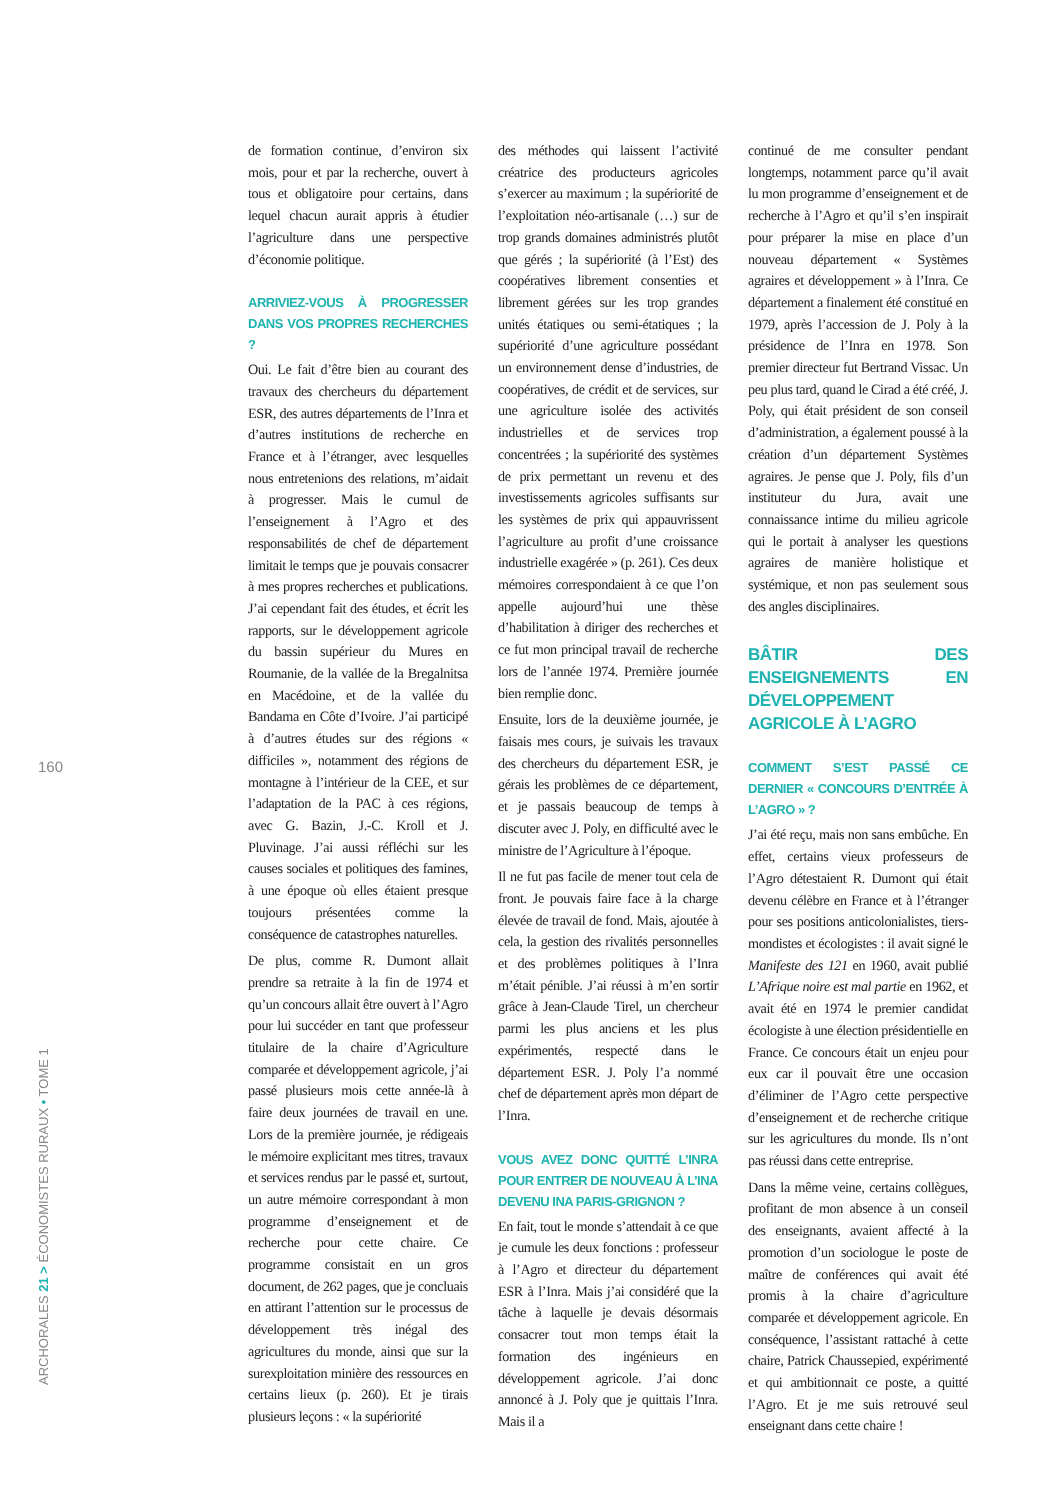160
ARCHORALES 21 > ÉCONOMISTES RURAUX • TOME 1
de formation continue, d’environ six mois, pour et par la recherche, ouvert à tous et obligatoire pour certains, dans lequel chacun aurait appris à étudier l’agriculture dans une perspective d’économie politique.
ARRIVIEZ-VOUS À PROGRESSER DANS VOS PROPRES RECHERCHES ?
Oui. Le fait d’être bien au courant des travaux des chercheurs du département ESR, des autres départements de l’Inra et d’autres institutions de recherche en France et à l’étranger, avec lesquelles nous entretenions des relations, m’aidait à progresser. Mais le cumul de l’enseignement à l’Agro et des responsabilités de chef de département limitait le temps que je pouvais consacrer à mes propres recherches et publications. J’ai cependant fait des études, et écrit les rapports, sur le développement agricole du bassin supérieur du Mures en Roumanie, de la vallée de la Bregalnitsa en Macédoine, et de la vallée du Bandama en Côte d’Ivoire. J’ai participé à d’autres études sur des régions « difficiles », notamment des régions de montagne à l’intérieur de la CEE, et sur l’adaptation de la PAC à ces régions, avec G. Bazin, J.-C. Kroll et J. Pluvinage. J’ai aussi réfléchi sur les causes sociales et politiques des famines, à une époque où elles étaient presque toujours présentées comme la conséquence de catastrophes naturelles.
De plus, comme R. Dumont allait prendre sa retraite à la fin de 1974 et qu’un concours allait être ouvert à l’Agro pour lui succéder en tant que professeur titulaire de la chaire d’Agriculture comparée et développement agricole, j’ai passé plusieurs mois cette année-là à faire deux journées de travail en une. Lors de la première journée, je rédigeais le mémoire explicitant mes titres, travaux et services rendus par le passé et, surtout, un autre mémoire correspondant à mon programme d’enseignement et de recherche pour cette chaire. Ce programme consistait en un gros document, de 262 pages, que je concluais en attirant l’attention sur le processus de développement très inégal des agricultures du monde, ainsi que sur la surexploitation minière des ressources en certains lieux (p. 260). Et je tirais plusieurs leçons : « la supériorité
des méthodes qui laissent l’activité créatrice des producteurs agricoles s’exercer au maximum ; la supériorité de l’exploitation néo-artisanale (…) sur de trop grands domaines administrés plutôt que gérés ; la supériorité (à l’Est) des coopératives librement consenties et librement gérées sur les trop grandes unités étatiques ou semi-étatiques ; la supériorité d’une agriculture possédant un environnement dense d’industries, de coopératives, de crédit et de services, sur une agriculture isolée des activités industrielles et de services trop concentrées ; la supériorité des systèmes de prix permettant un revenu et des investissements agricoles suffisants sur les systèmes de prix qui appauvrissent l’agriculture au profit d’une croissance industrielle exagérée » (p. 261). Ces deux mémoires correspondaient à ce que l’on appelle aujourd’hui une thèse d’habilitation à diriger des recherches et ce fut mon principal travail de recherche lors de l’année 1974. Première journée bien remplie donc.
Ensuite, lors de la deuxième journée, je faisais mes cours, je suivais les travaux des chercheurs du département ESR, je gérais les problèmes de ce département, et je passais beaucoup de temps à discuter avec J. Poly, en difficulté avec le ministre de l’Agriculture à l’époque.
Il ne fut pas facile de mener tout cela de front. Je pouvais faire face à la charge élevée de travail de fond. Mais, ajoutée à cela, la gestion des rivalités personnelles et des problèmes politiques à l’Inra m’était pénible. J’ai réussi à m’en sortir grâce à Jean-Claude Tirel, un chercheur parmi les plus anciens et les plus expérimentés, respecté dans le département ESR. J. Poly l’a nommé chef de département après mon départ de l’Inra.
VOUS AVEZ DONC QUITTÉ L’INRA POUR ENTRER DE NOUVEAU À L’INA DEVENU INA PARIS-GRIGNON ?
En fait, tout le monde s’attendait à ce que je cumule les deux fonctions : professeur à l’Agro et directeur du département ESR à l’Inra. Mais j’ai considéré que la tâche à laquelle je devais désormais consacrer tout mon temps était la formation des ingénieurs en développement agricole. J’ai donc annoncé à J. Poly que je quittais l’Inra. Mais il a
continué de me consulter pendant longtemps, notamment parce qu’il avait lu mon programme d’enseignement et de recherche à l’Agro et qu’il s’en inspirait pour préparer la mise en place d’un nouveau département « Systèmes agraires et développement » à l’Inra. Ce département a finalement été constitué en 1979, après l’accession de J. Poly à la présidence de l’Inra en 1978. Son premier directeur fut Bertrand Vissac. Un peu plus tard, quand le Cirad a été créé, J. Poly, qui était président de son conseil d’administration, a également poussé à la création d’un département Systèmes agraires. Je pense que J. Poly, fils d’un instituteur du Jura, avait une connaissance intime du milieu agricole qui le portait à analyser les questions agraires de manière holistique et systémique, et non pas seulement sous des angles disciplinaires.
BÂTIR DES ENSEIGNEMENTS EN DÉVELOPPEMENT AGRICOLE À L’AGRO
COMMENT S’EST PASSÉ CE DERNIER « CONCOURS D’ENTRÉE À L’AGRO » ?
J’ai été reçu, mais non sans embûche. En effet, certains vieux professeurs de l’Agro détestaient R. Dumont qui était devenu célèbre en France et à l’étranger pour ses positions anticolonialistes, tiers-mondistes et écologistes : il avait signé le Manifeste des 121 en 1960, avait publié L’Afrique noire est mal partie en 1962, et avait été en 1974 le premier candidat écologiste à une élection présidentielle en France. Ce concours était un enjeu pour eux car il pouvait être une occasion d’éliminer de l’Agro cette perspective d’enseignement et de recherche critique sur les agricultures du monde. Ils n’ont pas réussi dans cette entreprise.
Dans la même veine, certains collègues, profitant de mon absence à un conseil des enseignants, avaient affecté à la promotion d’un sociologue le poste de maître de conférences qui avait été promis à la chaire d’agriculture comparée et développement agricole. En conséquence, l’assistant rattaché à cette chaire, Patrick Chaussepied, expérimenté et qui ambitionnait ce poste, a quitté l’Agro. Et je me suis retrouvé seul enseignant dans cette chaire !